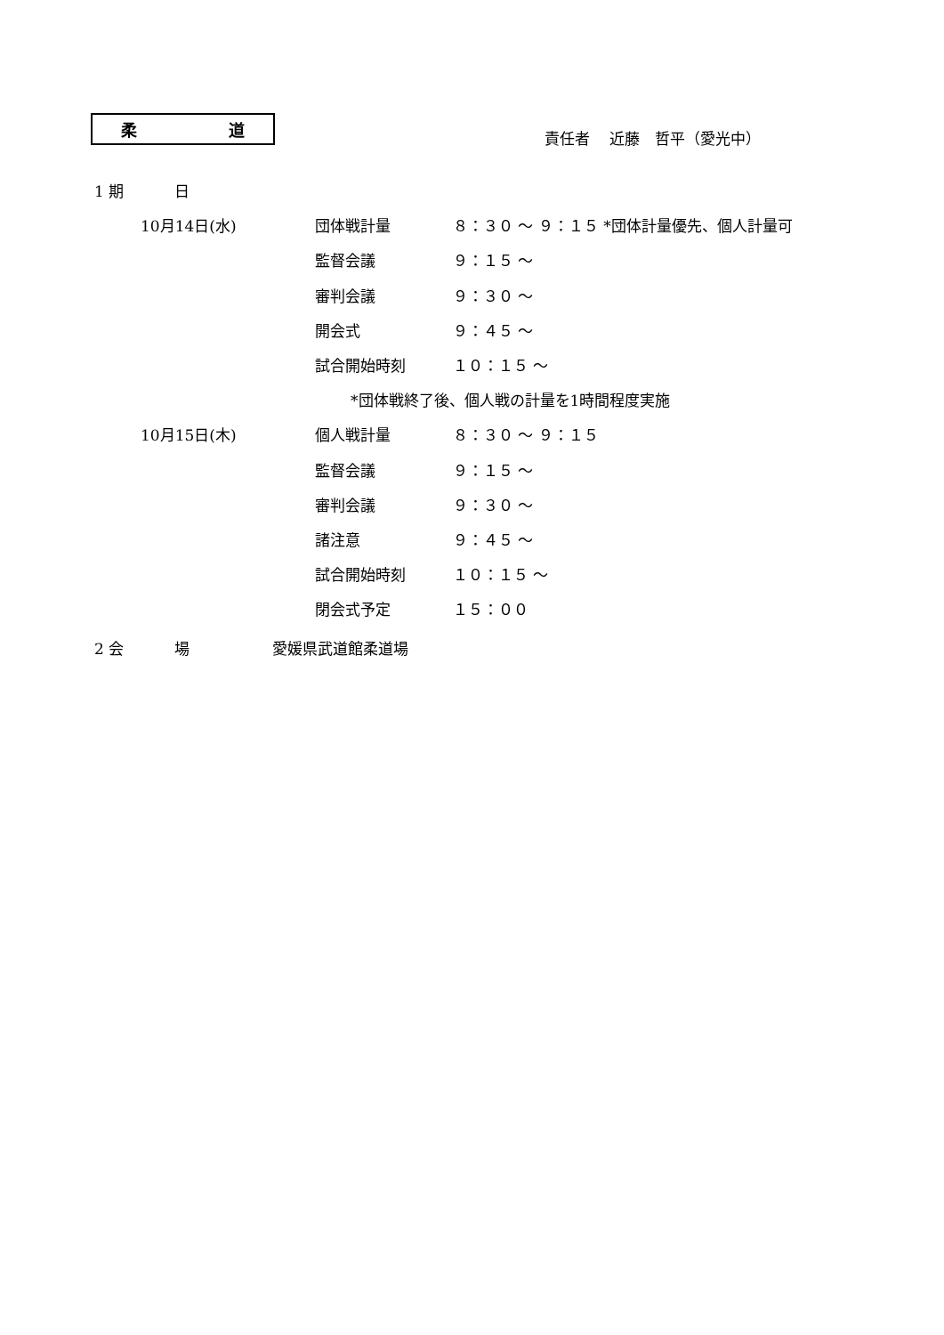柔 道
責任者　 近藤　哲平（愛光中）
1 期　　　 日
10月14日(水) 団体戦計量 ８：３０ ～ ９：１５ *団体計量優先、個人計量可
監督会議 ９：１５ ～
審判会議 ９：３０ ～
開会式 ９：４５ ～
試合開始時刻 １０：１５ ～
*団体戦終了後、個人戦の計量を1時間程度実施
10月15日(木) 個人戦計量 ８：３０ ～ ９：１５
監督会議 ９：１５ ～
審判会議 ９：３０ ～
諸注意 ９：４５ ～
試合開始時刻 １０：１５ ～
閉会式予定 １５：００
2 会　　　 場 愛媛県武道館柔道場